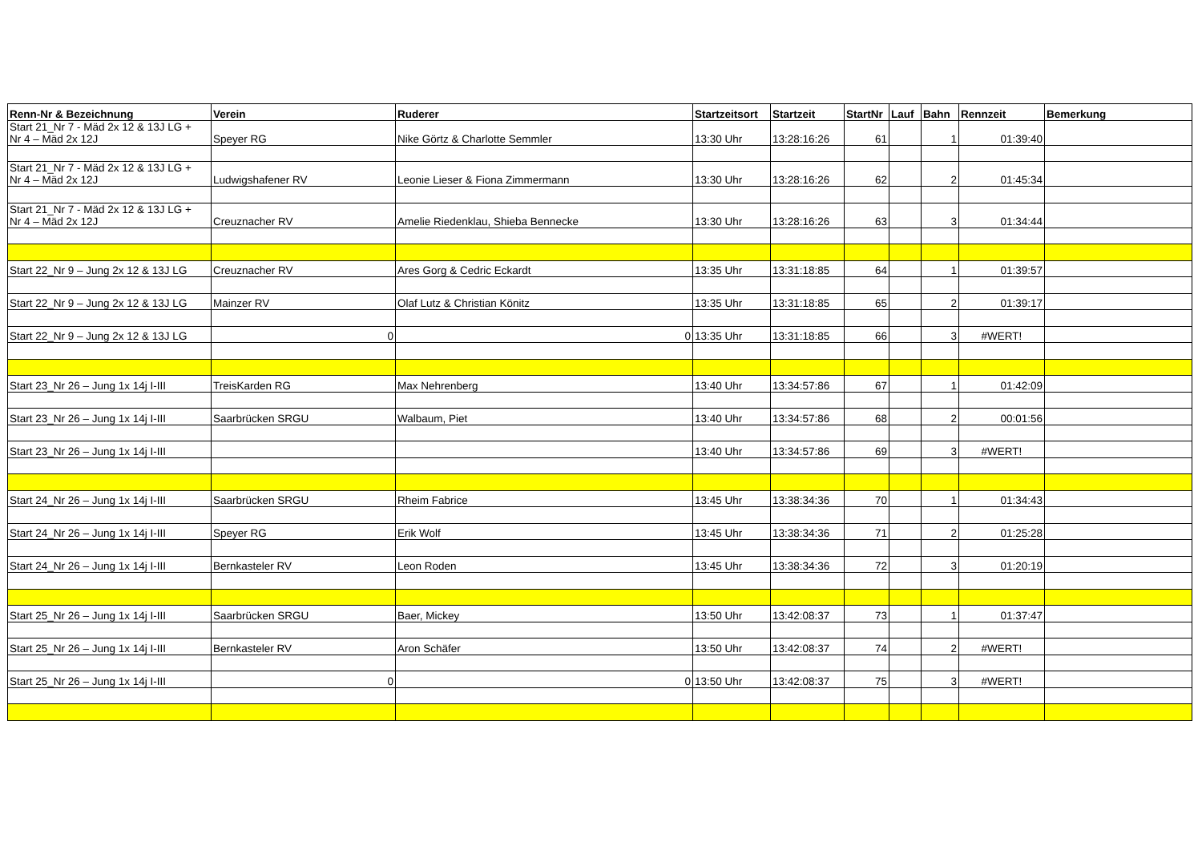| Renn-Nr & Bezeichnung | Verein | Ruderer | Startzeitsort | Startzeit | StartNr | Lauf | Bahn | Rennzeit | Bemerkung |
| --- | --- | --- | --- | --- | --- | --- | --- | --- | --- |
| Start 21_Nr 7 - Mäd 2x 12 & 13J LG + Nr 4 – Mäd 2x 12J | Speyer RG | Nike Görtz & Charlotte Semmler | 13:30 Uhr | 13:28:16:26 | 61 | | 1 | 01:39:40 | |
| Start 21_Nr 7 - Mäd 2x 12 & 13J LG + Nr 4 – Mäd 2x 12J | Ludwigshafener RV | Leonie Lieser & Fiona Zimmermann | 13:30 Uhr | 13:28:16:26 | 62 | | 2 | 01:45:34 | |
| Start 21_Nr 7 - Mäd 2x 12 & 13J LG + Nr 4 – Mäd 2x 12J | Creuznacher RV | Amelie Riedenklau, Shieba Bennecke | 13:30 Uhr | 13:28:16:26 | 63 | | 3 | 01:34:44 | |
| Start 22_Nr 9 – Jung 2x 12 & 13J LG | Creuznacher RV | Ares Gorg & Cedric Eckardt | 13:35 Uhr | 13:31:18:85 | 64 | | 1 | 01:39:57 | |
| Start 22_Nr 9 – Jung 2x 12 & 13J LG | Mainzer RV | Olaf Lutz & Christian Könitz | 13:35 Uhr | 13:31:18:85 | 65 | | 2 | 01:39:17 | |
| Start 22_Nr 9 – Jung 2x 12 & 13J LG | 0 | 0 | 13:35 Uhr | 13:31:18:85 | 66 | | 3 | #WERT! | |
| Start 23_Nr 26 – Jung 1x 14j I-III | TreisKarden RG | Max Nehrenberg | 13:40 Uhr | 13:34:57:86 | 67 | | 1 | 01:42:09 | |
| Start 23_Nr 26 – Jung 1x 14j I-III | Saarbrücken SRGU | Walbaum, Piet | 13:40 Uhr | 13:34:57:86 | 68 | | 2 | 00:01:56 | |
| Start 23_Nr 26 – Jung 1x 14j I-III | | | 13:40 Uhr | 13:34:57:86 | 69 | | 3 | #WERT! | |
| Start 24_Nr 26 – Jung 1x 14j I-III | Saarbrücken SRGU | Rheim Fabrice | 13:45 Uhr | 13:38:34:36 | 70 | | 1 | 01:34:43 | |
| Start 24_Nr 26 – Jung 1x 14j I-III | Speyer RG | Erik Wolf | 13:45 Uhr | 13:38:34:36 | 71 | | 2 | 01:25:28 | |
| Start 24_Nr 26 – Jung 1x 14j I-III | Bernkasteler RV | Leon Roden | 13:45 Uhr | 13:38:34:36 | 72 | | 3 | 01:20:19 | |
| Start 25_Nr 26 – Jung 1x 14j I-III | Saarbrücken SRGU | Baer, Mickey | 13:50 Uhr | 13:42:08:37 | 73 | | 1 | 01:37:47 | |
| Start 25_Nr 26 – Jung 1x 14j I-III | Bernkasteler RV | Aron Schäfer | 13:50 Uhr | 13:42:08:37 | 74 | | 2 | #WERT! | |
| Start 25_Nr 26 – Jung 1x 14j I-III | 0 | 0 | 13:50 Uhr | 13:42:08:37 | 75 | | 3 | #WERT! | |